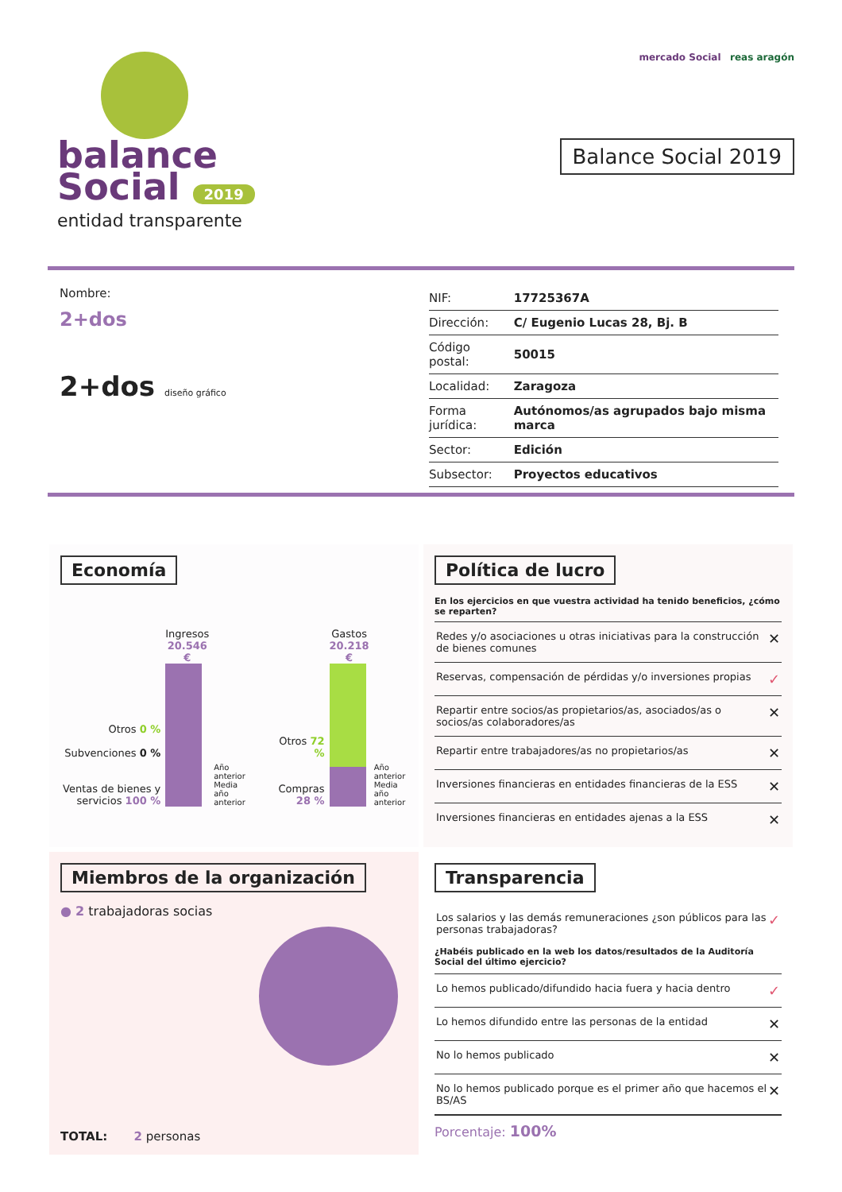balance
Social 2019
entidad transparente
mercado Social reas aragón
Balance Social 2019
Nombre:
2+dos
2+dos diseño gráfico
| NIF: | 17725367A |
| Dirección: | C/ Eugenio Lucas 28, Bj. B |
| Código postal: | 50015 |
| Localidad: | Zaragoza |
| Forma jurídica: | Autónomos/as agrupados bajo misma marca |
| Sector: | Edición |
| Subsector: | Proyectos educativos |
Economía
Otros 0 %
Subvenciones 0 %
Ventas de bienes y servicios 100 %
Ingresos
20.546 €
Año anterior
Media año anterior
Otros 72 %
Compras 28 %
Gastos
20.218 €
Año anterior
Media año anterior
Política de lucro
En los ejercicios en que vuestra actividad ha tenido beneficios, ¿cómo se reparten?
Redes y/o asociaciones u otras iniciativas para la construcción de bienes comunes ✕
Reservas, compensación de pérdidas y/o inversiones propias ✓
Repartir entre socios/as propietarios/as, asociados/as o socios/as colaboradores/as ✕
Repartir entre trabajadores/as no propietarios/as ✕
Inversiones financieras en entidades financieras de la ESS ✕
Inversiones financieras en entidades ajenas a la ESS ✕
Miembros de la organización
● 2 trabajadoras socias
TOTAL: 2 personas
Transparencia
Los salarios y las demás remuneraciones ¿son públicos para las personas trabajadoras? ✓
¿Habéis publicado en la web los datos/resultados de la Auditoría Social del último ejercicio?
Lo hemos publicado/difundido hacia fuera y hacia dentro ✓
Lo hemos difundido entre las personas de la entidad ✕
No lo hemos publicado ✕
No lo hemos publicado porque es el primer año que hacemos el BS/AS ✕
Porcentaje: 100%